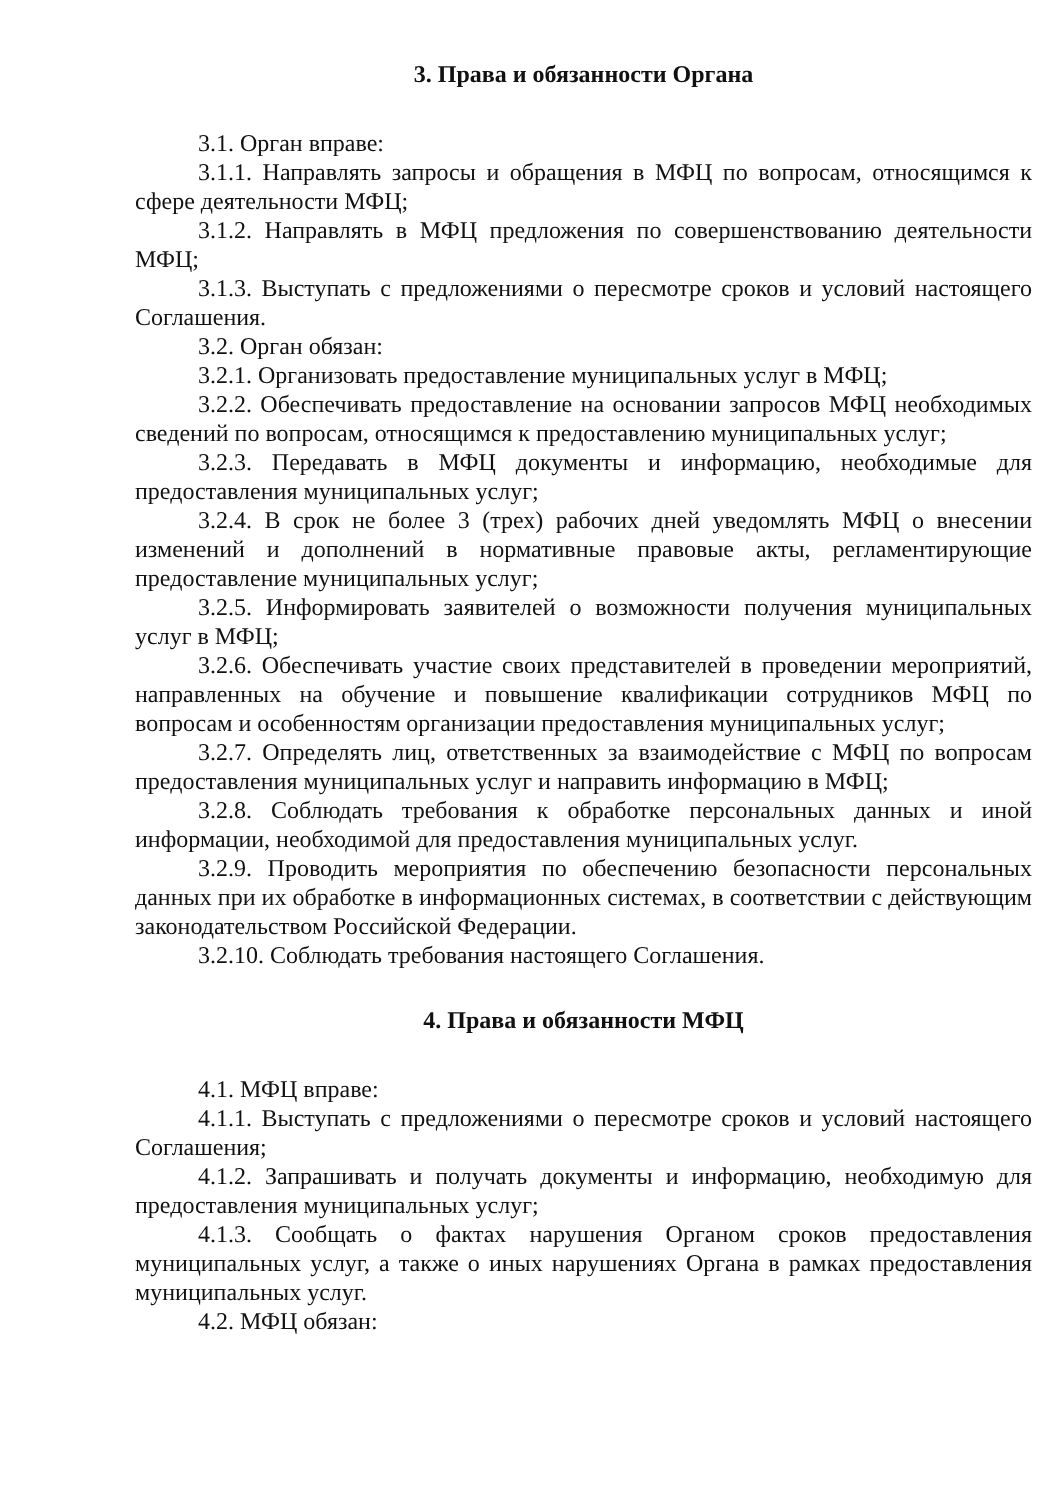3. Права и обязанности Органа
3.1. Орган вправе:
3.1.1. Направлять запросы и обращения в МФЦ по вопросам, относящимся к сфере деятельности МФЦ;
3.1.2. Направлять в МФЦ предложения по совершенствованию деятельности МФЦ;
3.1.3. Выступать с предложениями о пересмотре сроков и условий настоящего Соглашения.
3.2. Орган обязан:
3.2.1. Организовать предоставление муниципальных услуг в МФЦ;
3.2.2. Обеспечивать предоставление на основании запросов МФЦ необходимых сведений по вопросам, относящимся к предоставлению муниципальных услуг;
3.2.3. Передавать в МФЦ документы и информацию, необходимые для предоставления муниципальных услуг;
3.2.4. В срок не более 3 (трех) рабочих дней уведомлять МФЦ о внесении изменений и дополнений в нормативные правовые акты, регламентирующие предоставление муниципальных услуг;
3.2.5. Информировать заявителей о возможности получения муниципальных услуг в МФЦ;
3.2.6. Обеспечивать участие своих представителей в проведении мероприятий, направленных на обучение и повышение квалификации сотрудников МФЦ по вопросам и особенностям организации предоставления муниципальных услуг;
3.2.7. Определять лиц, ответственных за взаимодействие с МФЦ по вопросам предоставления муниципальных услуг и направить информацию в МФЦ;
3.2.8. Соблюдать требования к обработке персональных данных и иной информации, необходимой для предоставления муниципальных услуг.
3.2.9. Проводить мероприятия по обеспечению безопасности персональных данных при их обработке в информационных системах, в соответствии с действующим законодательством Российской Федерации.
3.2.10. Соблюдать требования настоящего Соглашения.
4. Права и обязанности МФЦ
4.1. МФЦ вправе:
4.1.1. Выступать с предложениями о пересмотре сроков и условий настоящего Соглашения;
4.1.2. Запрашивать и получать документы и информацию, необходимую для предоставления муниципальных услуг;
4.1.3. Сообщать о фактах нарушения Органом сроков предоставления муниципальных услуг, а также о иных нарушениях Органа в рамках предоставления муниципальных услуг.
4.2. МФЦ обязан: